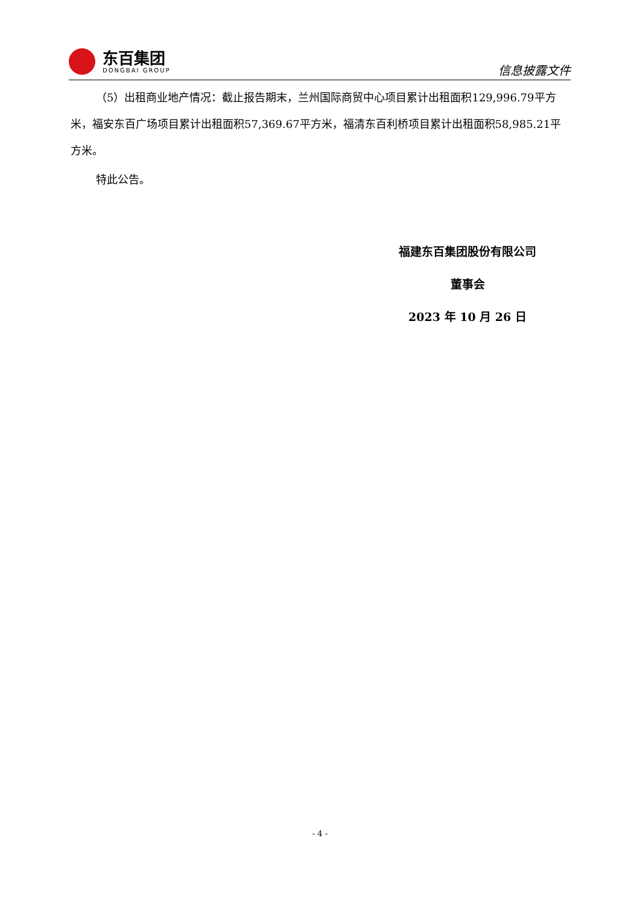东百集团
DONGBAI GROUP
信息披露文件
（5）出租商业地产情况：截止报告期末，兰州国际商贸中心项目累计出租面积129,996.79平方米，福安东百广场项目累计出租面积57,369.67平方米，福清东百利桥项目累计出租面积58,985.21平方米。
特此公告。
福建东百集团股份有限公司
董事会
2023 年 10 月 26 日
- 4 -